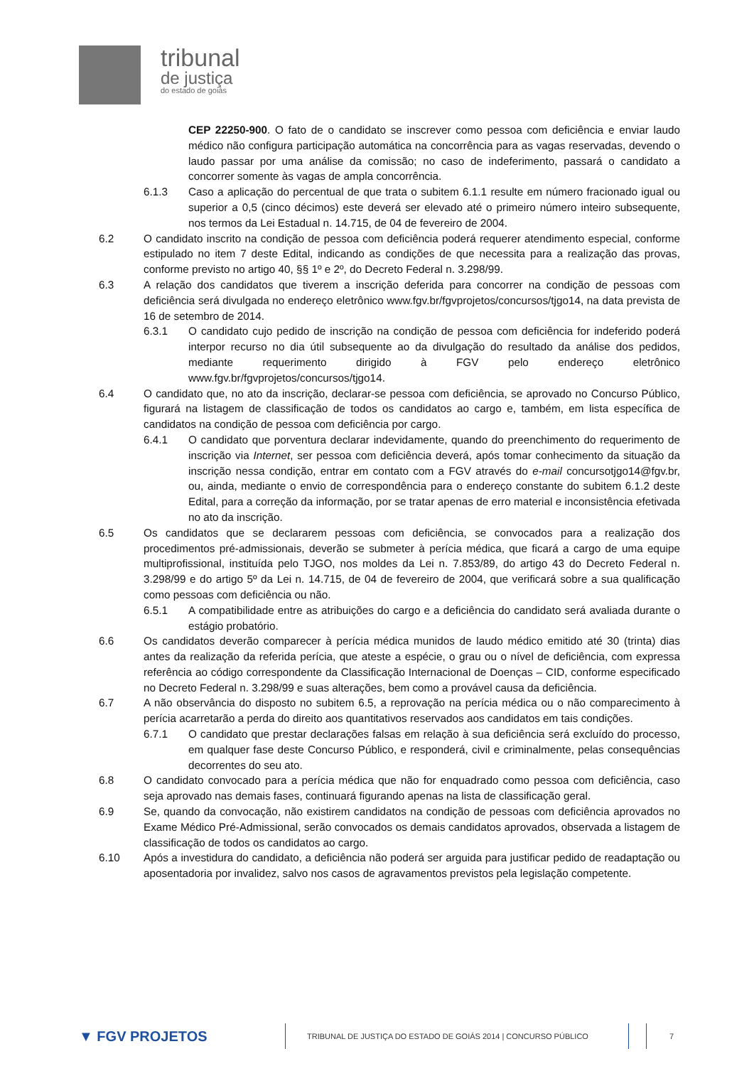tribunal
de justiça
do estado de goiás
CEP 22250-900. O fato de o candidato se inscrever como pessoa com deficiência e enviar laudo médico não configura participação automática na concorrência para as vagas reservadas, devendo o laudo passar por uma análise da comissão; no caso de indeferimento, passará o candidato a concorrer somente às vagas de ampla concorrência.
6.1.3 Caso a aplicação do percentual de que trata o subitem 6.1.1 resulte em número fracionado igual ou superior a 0,5 (cinco décimos) este deverá ser elevado até o primeiro número inteiro subsequente, nos termos da Lei Estadual n. 14.715, de 04 de fevereiro de 2004.
6.2 O candidato inscrito na condição de pessoa com deficiência poderá requerer atendimento especial, conforme estipulado no item 7 deste Edital, indicando as condições de que necessita para a realização das provas, conforme previsto no artigo 40, §§ 1º e 2º, do Decreto Federal n. 3.298/99.
6.3 A relação dos candidatos que tiverem a inscrição deferida para concorrer na condição de pessoas com deficiência será divulgada no endereço eletrônico www.fgv.br/fgvprojetos/concursos/tjgo14, na data prevista de 16 de setembro de 2014.
6.3.1 O candidato cujo pedido de inscrição na condição de pessoa com deficiência for indeferido poderá interpor recurso no dia útil subsequente ao da divulgação do resultado da análise dos pedidos, mediante requerimento dirigido à FGV pelo endereço eletrônico www.fgv.br/fgvprojetos/concursos/tjgo14.
6.4 O candidato que, no ato da inscrição, declarar-se pessoa com deficiência, se aprovado no Concurso Público, figurará na listagem de classificação de todos os candidatos ao cargo e, também, em lista específica de candidatos na condição de pessoa com deficiência por cargo.
6.4.1 O candidato que porventura declarar indevidamente, quando do preenchimento do requerimento de inscrição via Internet, ser pessoa com deficiência deverá, após tomar conhecimento da situação da inscrição nessa condição, entrar em contato com a FGV através do e-mail concursotjgo14@fgv.br, ou, ainda, mediante o envio de correspondência para o endereço constante do subitem 6.1.2 deste Edital, para a correção da informação, por se tratar apenas de erro material e inconsistência efetivada no ato da inscrição.
6.5 Os candidatos que se declararem pessoas com deficiência, se convocados para a realização dos procedimentos pré-admissionais, deverão se submeter à perícia médica, que ficará a cargo de uma equipe multiprofissional, instituída pelo TJGO, nos moldes da Lei n. 7.853/89, do artigo 43 do Decreto Federal n. 3.298/99 e do artigo 5º da Lei n. 14.715, de 04 de fevereiro de 2004, que verificará sobre a sua qualificação como pessoas com deficiência ou não.
6.5.1 A compatibilidade entre as atribuições do cargo e a deficiência do candidato será avaliada durante o estágio probatório.
6.6 Os candidatos deverão comparecer à perícia médica munidos de laudo médico emitido até 30 (trinta) dias antes da realização da referida perícia, que ateste a espécie, o grau ou o nível de deficiência, com expressa referência ao código correspondente da Classificação Internacional de Doenças – CID, conforme especificado no Decreto Federal n. 3.298/99 e suas alterações, bem como a provável causa da deficiência.
6.7 A não observância do disposto no subitem 6.5, a reprovação na perícia médica ou o não comparecimento à perícia acarretarão a perda do direito aos quantitativos reservados aos candidatos em tais condições.
6.7.1 O candidato que prestar declarações falsas em relação à sua deficiência será excluído do processo, em qualquer fase deste Concurso Público, e responderá, civil e criminalmente, pelas consequências decorrentes do seu ato.
6.8 O candidato convocado para a perícia médica que não for enquadrado como pessoa com deficiência, caso seja aprovado nas demais fases, continuará figurando apenas na lista de classificação geral.
6.9 Se, quando da convocação, não existirem candidatos na condição de pessoas com deficiência aprovados no Exame Médico Pré-Admissional, serão convocados os demais candidatos aprovados, observada a listagem de classificação de todos os candidatos ao cargo.
6.10 Após a investidura do candidato, a deficiência não poderá ser arguida para justificar pedido de readaptação ou aposentadoria por invalidez, salvo nos casos de agravamentos previstos pela legislação competente.
▼ FGV PROJETOS
TRIBUNAL DE JUSTIÇA DO ESTADO DE GOIÁS 2014 | CONCURSO PÚBLICO 7